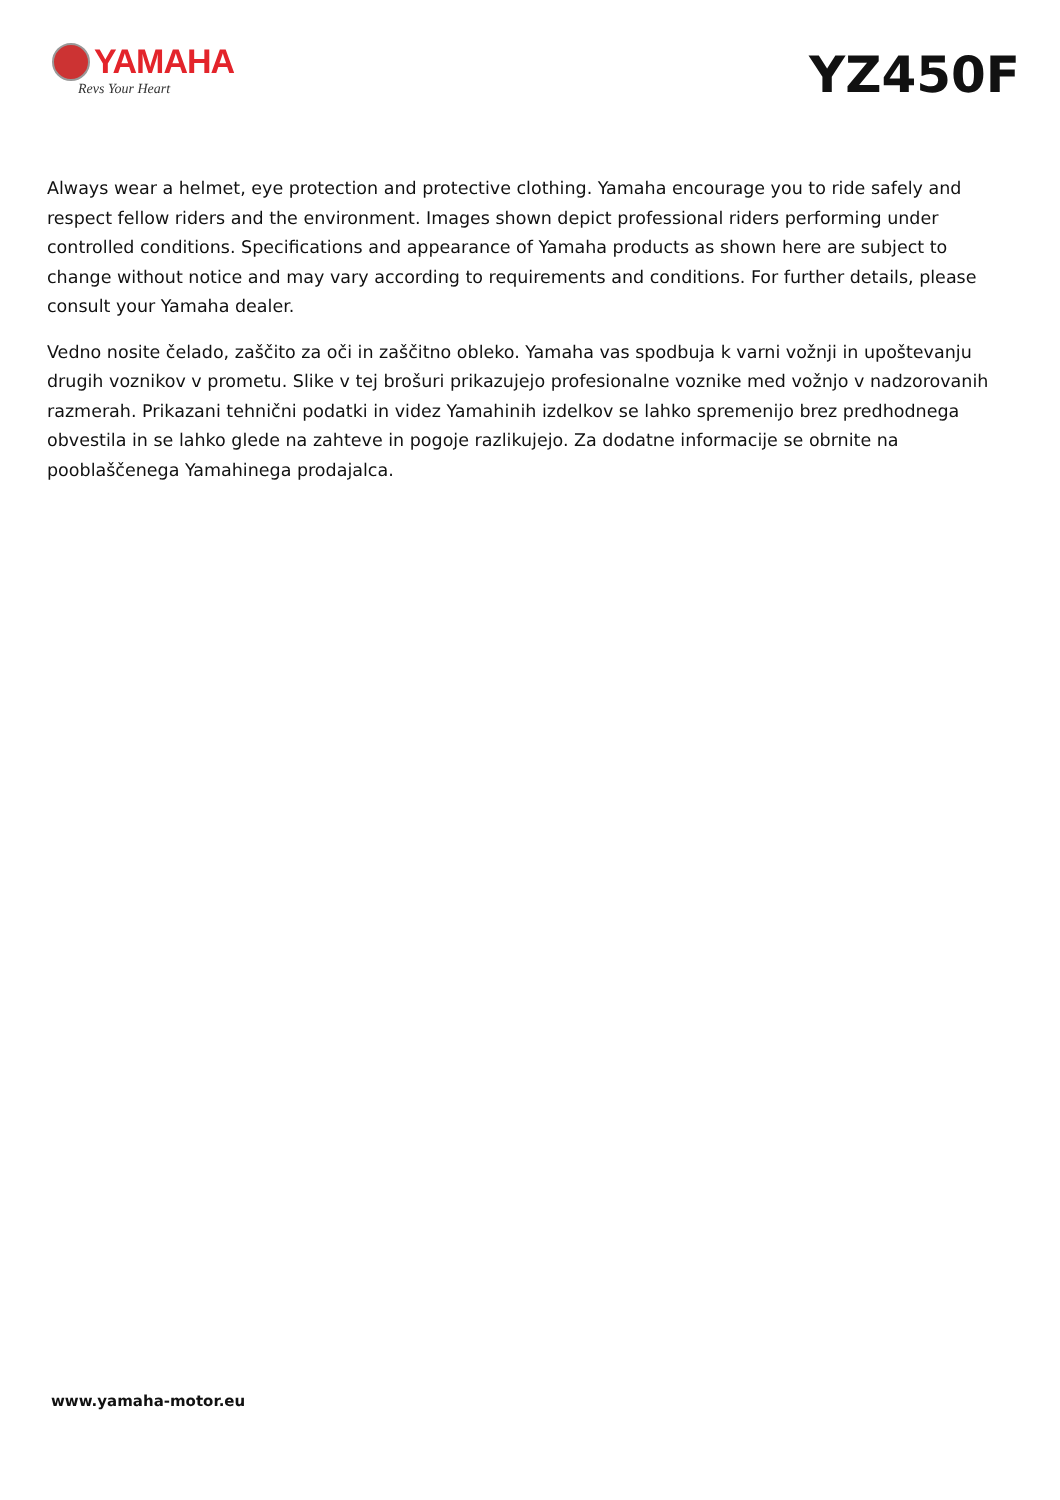YAMAHA
Revs Your Heart
YZ450F
Always wear a helmet, eye protection and protective clothing. Yamaha encourage you to ride safely and respect fellow riders and the environment. Images shown depict professional riders performing under controlled conditions. Specifications and appearance of Yamaha products as shown here are subject to change without notice and may vary according to requirements and conditions. For further details, please consult your Yamaha dealer.
Vedno nosite čelado, zaščito za oči in zaščitno obleko. Yamaha vas spodbuja k varni vožnji in upoštevanju drugih voznikov v prometu. Slike v tej brošuri prikazujejo profesionalne voznike med vožnjo v nadzorovanih razmerah. Prikazani tehnični podatki in videz Yamahinih izdelkov se lahko spremenijo brez predhodnega obvestila in se lahko glede na zahteve in pogoje razlikujejo. Za dodatne informacije se obrnite na pooblaščenega Yamahinega prodajalca.
www.yamaha-motor.eu